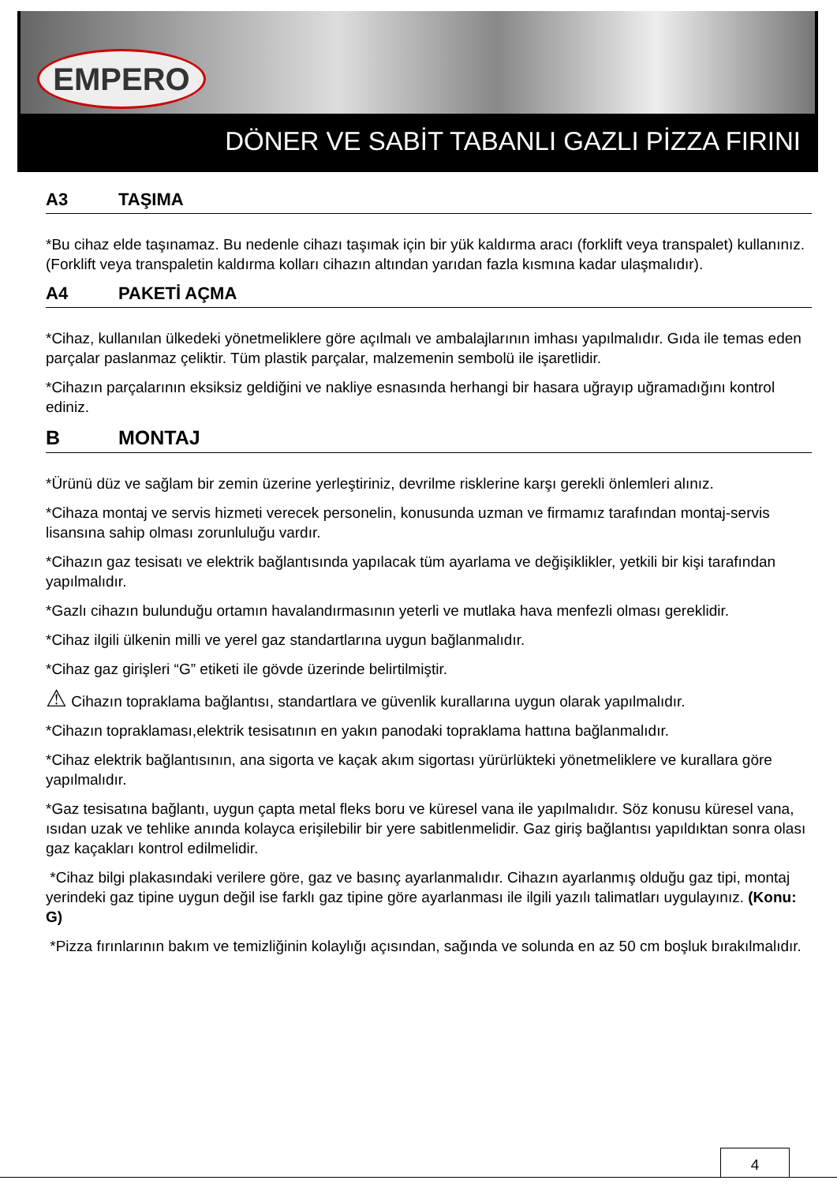EMPERO
DÖNER VE SABİT TABANLI GAZLI PİZZA FIRINI
A3 TAŞIMA
*Bu cihaz elde taşınamaz. Bu nedenle cihazı taşımak için bir yük kaldırma aracı (forklift veya transpalet) kullanınız. (Forklift veya transpaletin kaldırma kolları cihazın altından yarıdan fazla kısmına kadar ulaşmalıdır).
A4 PAKETİ AÇMA
*Cihaz, kullanılan ülkedeki yönetmeliklere göre açılmalı ve ambalajlarının imhası yapılmalıdır. Gıda ile temas eden parçalar paslanmaz çeliktir. Tüm plastik parçalar, malzemenin sembolü ile işaretlidir.
*Cihazın parçalarının eksiksiz geldiğini ve nakliye esnasında herhangi bir hasara uğrayıp uğramadığını kontrol ediniz.
B MONTAJ
*Ürünü düz ve sağlam bir zemin üzerine yerleştiriniz, devrilme risklerine karşı gerekli önlemleri alınız.
*Cihaza montaj ve servis hizmeti verecek personelin, konusunda uzman ve firmamız tarafından montaj-servis lisansına sahip olması zorunluluğu vardır.
*Cihazın gaz tesisatı ve elektrik bağlantısında yapılacak tüm ayarlama ve değişiklikler, yetkili bir kişi tarafından yapılmalıdır.
*Gazlı cihazın bulunduğu ortamın havalandırmasının yeterli ve mutlaka hava menfezli olması gereklidir.
*Cihaz ilgili ülkenin milli ve yerel gaz standartlarına uygun bağlanmalıdır.
*Cihaz gaz girişleri “G” etiketi ile gövde üzerinde belirtilmiştir.
⚠ Cihazın topraklama bağlantısı, standartlara ve güvenlik kurallarına uygun olarak yapılmalıdır.
*Cihazın topraklaması,elektrik tesisatının en yakın panodaki topraklama hattına bağlanmalıdır.
*Cihaz elektrik bağlantısının, ana sigorta ve kaçak akım sigortası yürürlükteki yönetmeliklere ve kurallara göre yapılmalıdır.
*Gaz tesisatına bağlantı, uygun çapta metal fleks boru ve küresel vana ile yapılmalıdır. Söz konusu küresel vana, ısıdan uzak ve tehlike anında kolayca erişilebilir bir yere sabitlenmelidir. Gaz giriş bağlantısı yapıldıktan sonra olası gaz kaçakları kontrol edilmelidir.
*Cihaz bilgi plakasındaki verilere göre, gaz ve basınç ayarlanmalıdır. Cihazın ayarlanmış olduğu gaz tipi, montaj yerindeki gaz tipine uygun değil ise farklı gaz tipine göre ayarlanması ile ilgili yazılı talimatları uygulayınız. (Konu: G)
*Pizza fırınlarının bakım ve temizliğinin kolaylığı açısından, sağında ve solunda en az 50 cm boşluk bırakılmalıdır.
4